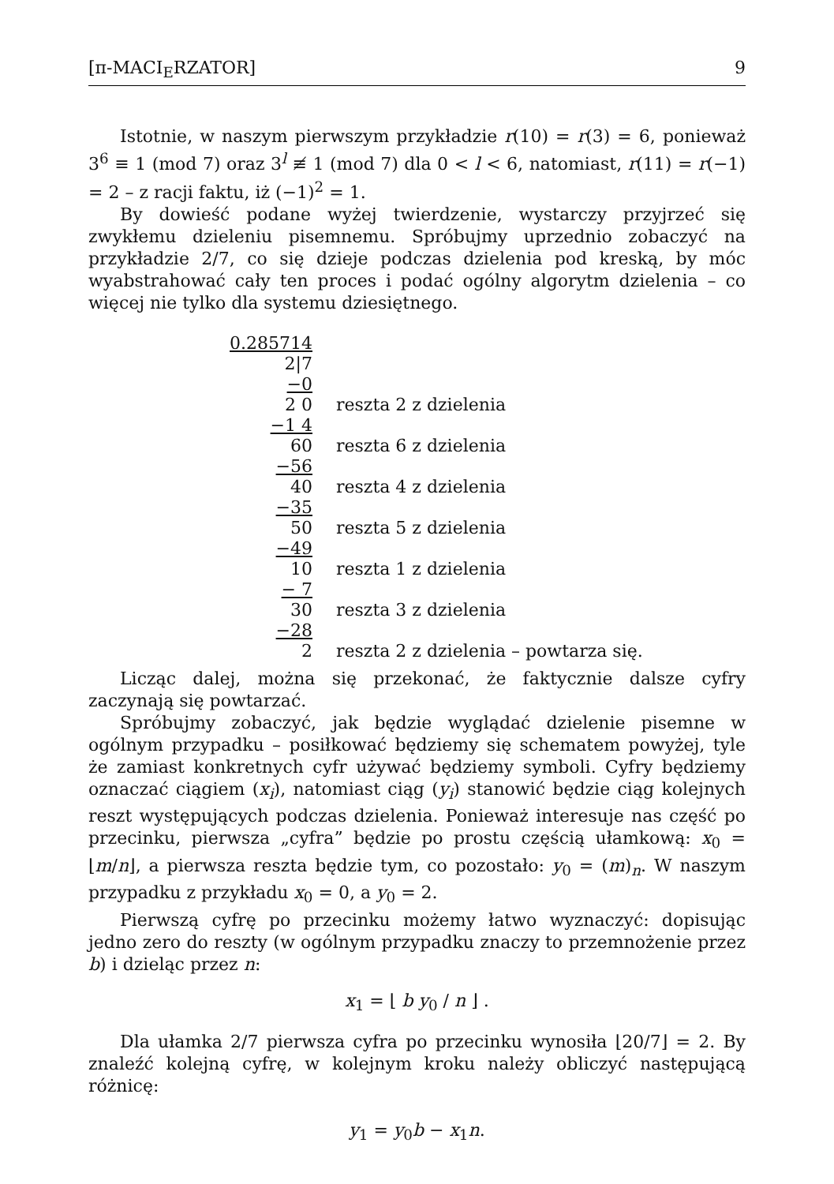[π-MACI<sub>E</sub>RZATOR] 9
Istotnie, w naszym pierwszym przykładzie r(10) = r(3) = 6, ponieważ 3<sup>6</sup> ≡ 1 (mod 7) oraz 3<sup>l</sup> ≢ 1 (mod 7) dla 0 < l < 6, natomiast, r(11) = r(−1) = 2 – z racji faktu, iż (−1)<sup>2</sup> = 1.
By dowieść podane wyżej twierdzenie, wystarczy przyjrzeć się zwykłemu dzieleniu pisemnemu. Spróbujmy uprzednio zobaczyć na przykładzie 2/7, co się dzieje podczas dzielenia pod kreską, by móc wyabstrahować cały ten proces i podać ogólny algorytm dzielenia – co więcej nie tylko dla systemu dziesiętnego.
| 0.285714 | |
| 2/7 | |
| −0 | |
| 2 0 | reszta 2 z dzielenia |
| −1 4 | |
| 60 | reszta 6 z dzielenia |
| −56 | |
| 40 | reszta 4 z dzielenia |
| −35 | |
| 50 | reszta 5 z dzielenia |
| −49 | |
| 10 | reszta 1 z dzielenia |
| − 7 | |
| 30 | reszta 3 z dzielenia |
| −28 | |
| 2 | reszta 2 z dzielenia – powtarza się. |
Licząc dalej, można się przekonać, że faktycznie dalsze cyfry zaczynają się powtarzać.
Spróbujmy zobaczyć, jak będzie wyglądać dzielenie pisemne w ogólnym przypadku – posiłkować będziemy się schematem powyżej, tyle że zamiast konkretnych cyfr używać będziemy symboli. Cyfry będziemy oznaczać ciągiem (x<sub>i</sub>), natomiast ciąg (y<sub>i</sub>) stanowić będzie ciąg kolejnych reszt występujących podczas dzielenia. Ponieważ interesuje nas część po przecinku, pierwsza „cyfra” będzie po prostu częścią ułamkową: x<sub>0</sub> = ⌊m/n⌋, a pierwsza reszta będzie tym, co pozostało: y<sub>0</sub> = (m)<sub>n</sub>. W naszym przypadku z przykładu x<sub>0</sub> = 0, a y<sub>0</sub> = 2.
Pierwszą cyfrę po przecinku możemy łatwo wyznaczyć: dopisując jedno zero do reszty (w ogólnym przypadku znaczy to przemnożenie przez b) i dzieląc przez n:
x<sub>1</sub> = ⌊ b y<sub>0</sub> / n ⌋ .
Dla ułamka 2/7 pierwsza cyfra po przecinku wynosiła ⌊20/7⌋ = 2. By znaleźć kolejną cyfrę, w kolejnym kroku należy obliczyć następującą różnicę:
y<sub>1</sub> = y<sub>0</sub>b − x<sub>1</sub>n.